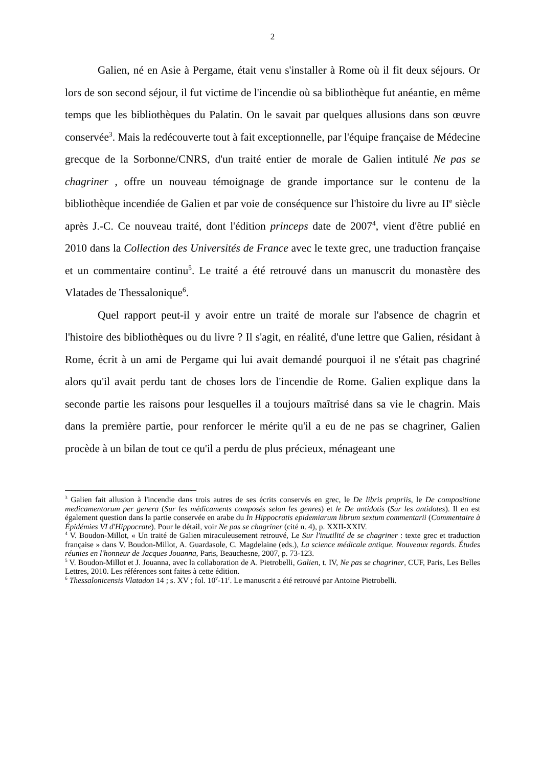2
Galien, né en Asie à Pergame, était venu s'installer à Rome où il fit deux séjours. Or lors de son second séjour, il fut victime de l'incendie où sa bibliothèque fut anéantie, en même temps que les bibliothèques du Palatin. On le savait par quelques allusions dans son œuvre conservée<sup>3</sup>. Mais la redécouverte tout à fait exceptionnelle, par l'équipe française de Médecine grecque de la Sorbonne/CNRS, d'un traité entier de morale de Galien intitulé Ne pas se chagriner , offre un nouveau témoignage de grande importance sur le contenu de la bibliothèque incendiée de Galien et par voie de conséquence sur l'histoire du livre au II<sup>e</sup> siècle après J.-C. Ce nouveau traité, dont l'édition princeps date de 2007<sup>4</sup>, vient d'être publié en 2010 dans la Collection des Universités de France avec le texte grec, une traduction française et un commentaire continu<sup>5</sup>. Le traité a été retrouvé dans un manuscrit du monastère des Vlatades de Thessalonique<sup>6</sup>.
Quel rapport peut-il y avoir entre un traité de morale sur l'absence de chagrin et l'histoire des bibliothèques ou du livre ? Il s'agit, en réalité, d'une lettre que Galien, résidant à Rome, écrit à un ami de Pergame qui lui avait demandé pourquoi il ne s'était pas chagriné alors qu'il avait perdu tant de choses lors de l'incendie de Rome. Galien explique dans la seconde partie les raisons pour lesquelles il a toujours maîtrisé dans sa vie le chagrin. Mais dans la première partie, pour renforcer le mérite qu'il a eu de ne pas se chagriner, Galien procède à un bilan de tout ce qu'il a perdu de plus précieux, ménageant une
<sup>3</sup> Galien fait allusion à l'incendie dans trois autres de ses écrits conservés en grec, le De libris propriis, le De compositione medicamentorum per genera (Sur les médicaments composés selon les genres) et le De antidotis (Sur les antidotes). Il en est également question dans la partie conservée en arabe du In Hippocratis epidemiarum librum sextum commentarii (Commentaire à Épidémies VI d'Hippocrate). Pour le détail, voir Ne pas se chagriner (cité n. 4), p. XXII-XXIV.
<sup>4</sup> V. Boudon-Millot, « Un traité de Galien miraculeusement retrouvé, Le Sur l'inutilité de se chagriner : texte grec et traduction française » dans V. Boudon-Millot, A. Guardasole, C. Magdelaine (eds.), La science médicale antique. Nouveaux regards. Études réunies en l'honneur de Jacques Jouanna, Paris, Beauchesne, 2007, p. 73-123.
<sup>5</sup> V. Boudon-Millot et J. Jouanna, avec la collaboration de A. Pietrobelli, Galien, t. IV, Ne pas se chagriner, CUF, Paris, Les Belles Lettres, 2010. Les références sont faites à cette édition.
<sup>6</sup> Thessalonicensis Vlatadon 14 ; s. XV ; fol. 10<sup>v</sup>-11<sup>r</sup>. Le manuscrit a été retrouvé par Antoine Pietrobelli.